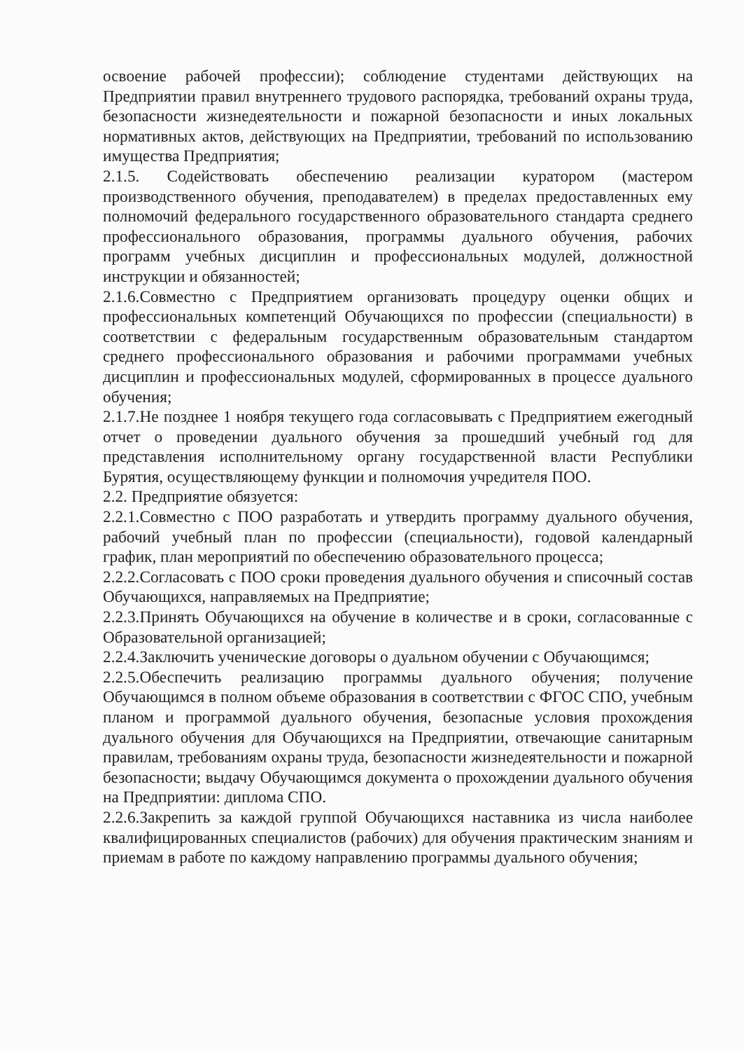освоение рабочей профессии); соблюдение студентами действующих на Предприятии правил внутреннего трудового распорядка, требований охраны труда, безопасности жизнедеятельности и пожарной безопасности и иных локальных нормативных актов, действующих на Предприятии, требований по использованию имущества Предприятия;
2.1.5. Содействовать обеспечению реализации куратором (мастером производственного обучения, преподавателем) в пределах предоставленных ему полномочий федерального государственного образовательного стандарта среднего профессионального образования, программы дуального обучения, рабочих программ учебных дисциплин и профессиональных модулей, должностной инструкции и обязанностей;
2.1.6.Совместно с Предприятием организовать процедуру оценки общих и профессиональных компетенций Обучающихся по профессии (специальности) в соответствии с федеральным государственным образовательным стандартом среднего профессионального образования и рабочими программами учебных дисциплин и профессиональных модулей, сформированных в процессе дуального обучения;
2.1.7.Не позднее 1 ноября текущего года согласовывать с Предприятием ежегодный отчет о проведении дуального обучения за прошедший учебный год для представления исполнительному органу государственной власти Республики Бурятия, осуществляющему функции и полномочия учредителя ПОО.
2.2. Предприятие обязуется:
2.2.1.Совместно с ПОО разработать и утвердить программу дуального обучения, рабочий учебный план по профессии (специальности), годовой календарный график, план мероприятий по обеспечению образовательного процесса;
2.2.2.Согласовать с ПОО сроки проведения дуального обучения и списочный состав Обучающихся, направляемых на Предприятие;
2.2.3.Принять Обучающихся на обучение в количестве и в сроки, согласованные с Образовательной организацией;
2.2.4.Заключить ученические договоры о дуальном обучении с Обучающимся;
2.2.5.Обеспечить реализацию программы дуального обучения; получение Обучающимся в полном объеме образования в соответствии с ФГОС СПО, учебным планом и программой дуального обучения, безопасные условия прохождения дуального обучения для Обучающихся на Предприятии, отвечающие санитарным правилам, требованиям охраны труда, безопасности жизнедеятельности и пожарной безопасности; выдачу Обучающимся документа о прохождении дуального обучения на Предприятии: диплома СПО.
2.2.6.Закрепить за каждой группой Обучающихся наставника из числа наиболее квалифицированных специалистов (рабочих) для обучения практическим знаниям и приемам в работе по каждому направлению программы дуального обучения;